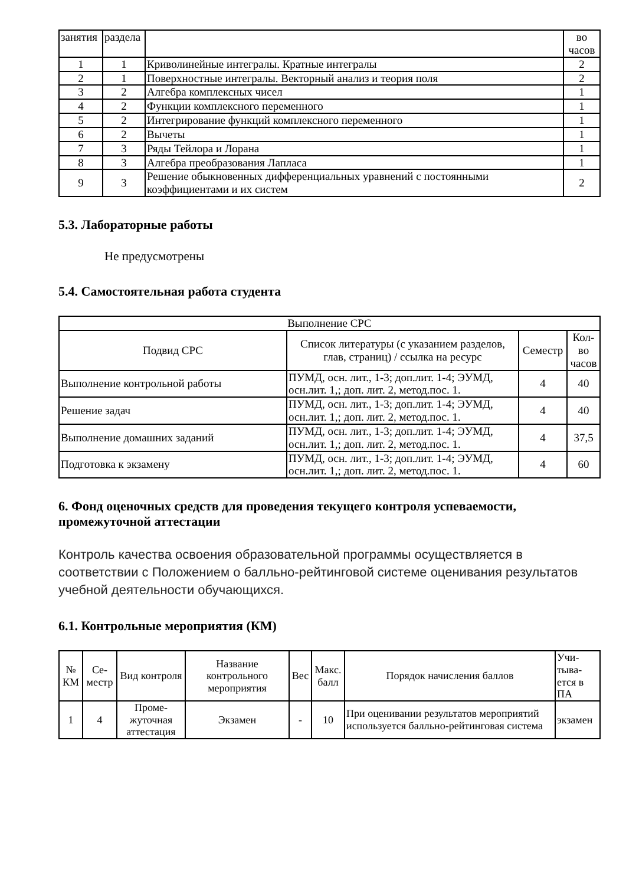| занятия | раздела | | во часов |
| 1 | 1 | Криволинейные интегралы. Кратные интегралы | 2 |
| 2 | 1 | Поверхностные интегралы. Векторный анализ и теория поля | 2 |
| 3 | 2 | Алгебра комплексных чисел | 1 |
| 4 | 2 | Функции комплексного переменного | 1 |
| 5 | 2 | Интегрирование функций комплексного переменного | 1 |
| 6 | 2 | Вычеты | 1 |
| 7 | 3 | Ряды Тейлора и Лорана | 1 |
| 8 | 3 | Алгебра преобразования Лапласа | 1 |
| 9 | 3 | Решение обыкновенных дифференциальных уравнений с постоянными коэффициентами и их систем | 2 |
5.3. Лабораторные работы
Не предусмотрены
5.4. Самостоятельная работа студента
| Выполнение СРС | | | |
| Подвид СРС | Список литературы (с указанием разделов, глав, страниц) / ссылка на ресурс | Семестр | Кол-во часов |
| Выполнение контрольной работы | ПУМД, осн. лит., 1-3; доп.лит. 1-4; ЭУМД, осн.лит. 1,; доп. лит. 2, метод.пос. 1. | 4 | 40 |
| Решение задач | ПУМД, осн. лит., 1-3; доп.лит. 1-4; ЭУМД, осн.лит. 1,; доп. лит. 2, метод.пос. 1. | 4 | 40 |
| Выполнение домашних заданий | ПУМД, осн. лит., 1-3; доп.лит. 1-4; ЭУМД, осн.лит. 1,; доп. лит. 2, метод.пос. 1. | 4 | 37,5 |
| Подготовка к экзамену | ПУМД, осн. лит., 1-3; доп.лит. 1-4; ЭУМД, осн.лит. 1,; доп. лит. 2, метод.пос. 1. | 4 | 60 |
6. Фонд оценочных средств для проведения текущего контроля успеваемости, промежуточной аттестации
Контроль качества освоения образовательной программы осуществляется в соответствии с Положением о балльно-рейтинговой системе оценивания результатов учебной деятельности обучающихся.
6.1. Контрольные мероприятия (КМ)
| № КМ | Се-местр | Вид контроля | Название контрольного мероприятия | Вес | Макс. балл | Порядок начисления баллов | Учи-тыва-ется в ПА |
| 1 | 4 | Проме-жуточная аттестация | Экзамен | - | 10 | При оценивании результатов мероприятий используется балльно-рейтинговая система | экзамен |